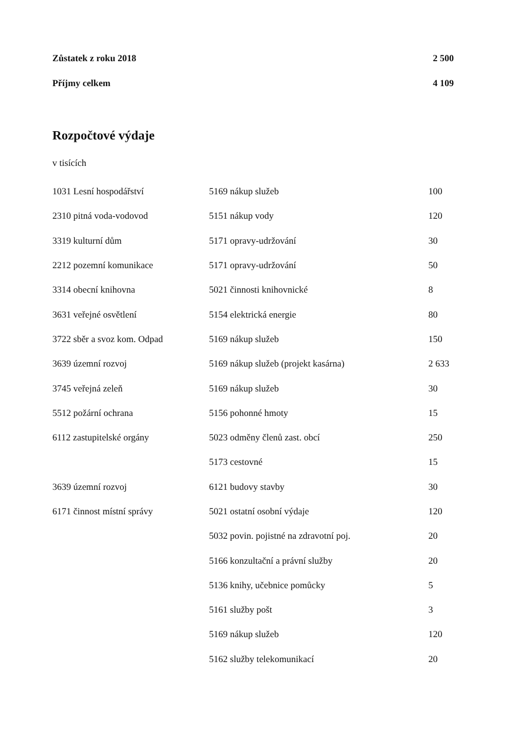Zůstatek z roku 2018 2 500
Příjmy celkem 4 109
Rozpočtové výdaje
v tisících
| 1031 Lesní hospodářství | 5169 nákup služeb | 100 |
| 2310 pitná voda-vodovod | 5151 nákup vody | 120 |
| 3319 kulturní dům | 5171 opravy-udržování | 30 |
| 2212 pozemní komunikace | 5171 opravy-udržování | 50 |
| 3314 obecní knihovna | 5021 činnosti knihovnické | 8 |
| 3631 veřejné osvětlení | 5154 elektrická energie | 80 |
| 3722 sběr a svoz kom. Odpad | 5169 nákup služeb | 150 |
| 3639 územní rozvoj | 5169 nákup služeb (projekt kasárna) | 2 633 |
| 3745 veřejná zeleň | 5169 nákup služeb | 30 |
| 5512 požární ochrana | 5156 pohonné hmoty | 15 |
| 6112 zastupitelské orgány | 5023 odměny členů zast. obcí | 250 |
| | 5173 cestovné | 15 |
| 3639 územní rozvoj | 6121 budovy stavby | 30 |
| 6171 činnost místní správy | 5021 ostatní osobní výdaje | 120 |
| | 5032 povin. pojistné na zdravotní poj. | 20 |
| | 5166 konzultační a právní služby | 20 |
| | 5136 knihy, učebnice pomůcky | 5 |
| | 5161 služby pošt | 3 |
| | 5169 nákup služeb | 120 |
| | 5162 služby telekomunikací | 20 |